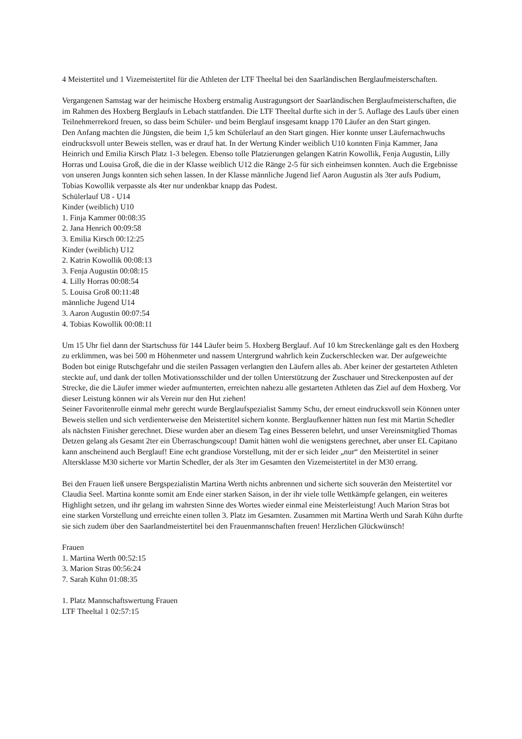4 Meistertitel und 1 Vizemeistertitel für die Athleten der LTF Theeltal bei den Saarländischen Berglaufmeisterschaften.
Vergangenen Samstag war der heimische Hoxberg erstmalig Austragungsort der Saarländischen Berglaufmeisterschaften, die im Rahmen des Hoxberg Berglaufs in Lebach stattfanden. Die LTF Theeltal durfte sich in der 5. Auflage des Laufs über einen Teilnehmerrekord freuen, so dass beim Schüler- und beim Berglauf insgesamt knapp 170 Läufer an den Start gingen.
Den Anfang machten die Jüngsten, die beim 1,5 km Schülerlauf an den Start gingen. Hier konnte unser Läufernachwuchs eindrucksvoll unter Beweis stellen, was er drauf hat. In der Wertung Kinder weiblich U10 konnten Finja Kammer, Jana Heinrich und Emilia Kirsch Platz 1-3 belegen. Ebenso tolle Platzierungen gelangen Katrin Kowollik, Fenja Augustin, Lilly Horras und Louisa Groß, die die in der Klasse weiblich U12 die Ränge 2-5 für sich einheimsen konnten. Auch die Ergebnisse von unseren Jungs konnten sich sehen lassen. In der Klasse männliche Jugend lief Aaron Augustin als 3ter aufs Podium, Tobias Kowollik verpasste als 4ter nur undenkbar knapp das Podest.
Schülerlauf U8 - U14
Kinder (weiblich) U10
1. Finja Kammer 00:08:35
2. Jana Henrich 00:09:58
3. Emilia Kirsch 00:12:25
Kinder (weiblich) U12
2. Katrin Kowollik 00:08:13
3. Fenja Augustin 00:08:15
4. Lilly Horras 00:08:54
5. Louisa Groß 00:11:48
männliche Jugend U14
3. Aaron Augustin 00:07:54
4. Tobias Kowollik 00:08:11
Um 15 Uhr fiel dann der Startschuss für 144 Läufer beim 5. Hoxberg Berglauf. Auf 10 km Streckenlänge galt es den Hoxberg zu erklimmen, was bei 500 m Höhenmeter und nassem Untergrund wahrlich kein Zuckerschlecken war. Der aufgeweichte Boden bot einige Rutschgefahr und die steilen Passagen verlangten den Läufern alles ab. Aber keiner der gestarteten Athleten steckte auf, und dank der tollen Motivationsschilder und der tollen Unterstützung der Zuschauer und Streckenposten auf der Strecke, die die Läufer immer wieder aufmunterten, erreichten nahezu alle gestarteten Athleten das Ziel auf dem Hoxberg. Vor dieser Leistung können wir als Verein nur den Hut ziehen!
Seiner Favoritenrolle einmal mehr gerecht wurde Berglaufspezialist Sammy Schu, der erneut eindrucksvoll sein Können unter Beweis stellen und sich verdienterweise den Meistertitel sichern konnte. Berglaufkenner hätten nun fest mit Martin Schedler als nächsten Finisher gerechnet. Diese wurden aber an diesem Tag eines Besseren belehrt, und unser Vereinsmitglied Thomas Detzen gelang als Gesamt 2ter ein Überraschungscoup! Damit hätten wohl die wenigstens gerechnet, aber unser EL Capitano kann anscheinend auch Berglauf! Eine echt grandiose Vorstellung, mit der er sich leider „nur“ den Meistertitel in seiner Altersklasse M30 sicherte vor Martin Schedler, der als 3ter im Gesamten den Vizemeistertitel in der M30 errang.
Bei den Frauen ließ unsere Bergspezialistin Martina Werth nichts anbrennen und sicherte sich souverän den Meistertitel vor Claudia Seel. Martina konnte somit am Ende einer starken Saison, in der ihr viele tolle Wettkämpfe gelangen, ein weiteres Highlight setzen, und ihr gelang im wahrsten Sinne des Wortes wieder einmal eine Meisterleistung! Auch Marion Stras bot eine starken Vorstellung und erreichte einen tollen 3. Platz im Gesamten. Zusammen mit Martina Werth und Sarah Kühn durfte sie sich zudem über den Saarlandmeistertitel bei den Frauenmannschaften freuen! Herzlichen Glückwünsch!
Frauen
1. Martina Werth 00:52:15
3. Marion Stras 00:56:24
7. Sarah Kühn 01:08:35
1. Platz Mannschaftswertung Frauen
LTF Theeltal 1 02:57:15